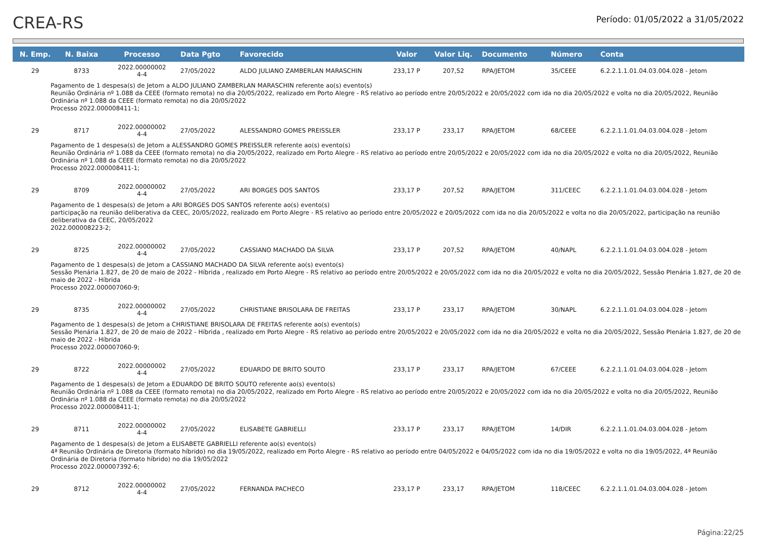CREA-RS
Período: 01/05/2022 a 31/05/2022
| N. Emp. | N. Baixa | Processo | Data Pgto | Favorecido | Valor | Valor Liq. | Documento | Número | Conta |
| --- | --- | --- | --- | --- | --- | --- | --- | --- | --- |
| 29 | 8733 | 2022.00000002 4-4 | 27/05/2022 | ALDO JULIANO ZAMBERLAN MARASCHIN | 233,17 P | 207,52 | RPA/JETOM | 35/CEEE | 6.2.2.1.1.01.04.03.004.028 - Jetom |
| Pagamento de 1 despesa(s) de Jetom a ALDO JULIANO ZAMBERLAN MARASCHIN referente ao(s) evento(s) Reunião Ordinária nº 1.088 da CEEE (formato remota) no dia 20/05/2022, realizado em Porto Alegre - RS relativo ao período entre 20/05/2022 e 20/05/2022 com ida no dia 20/05/2022 e volta no dia 20/05/2022, Reunião Ordinária nº 1.088 da CEEE (formato remota) no dia 20/05/2022 Processo 2022.000008411-1; | | | | | | | | | |
| 29 | 8717 | 2022.00000002 4-4 | 27/05/2022 | ALESSANDRO GOMES PREISSLER | 233,17 P | 233,17 | RPA/JETOM | 68/CEEE | 6.2.2.1.1.01.04.03.004.028 - Jetom |
| Pagamento de 1 despesa(s) de Jetom a ALESSANDRO GOMES PREISSLER referente ao(s) evento(s) Reunião Ordinária nº 1.088 da CEEE (formato remota) no dia 20/05/2022, realizado em Porto Alegre - RS relativo ao período entre 20/05/2022 e 20/05/2022 com ida no dia 20/05/2022 e volta no dia 20/05/2022, Reunião Ordinária nº 1.088 da CEEE (formato remota) no dia 20/05/2022 Processo 2022.000008411-1; | | | | | | | | | |
| 29 | 8709 | 2022.00000002 4-4 | 27/05/2022 | ARI BORGES DOS SANTOS | 233,17 P | 207,52 | RPA/JETOM | 311/CEEC | 6.2.2.1.1.01.04.03.004.028 - Jetom |
| Pagamento de 1 despesa(s) de Jetom a ARI BORGES DOS SANTOS referente ao(s) evento(s) participação na reunião deliberativa da CEEC, 20/05/2022, realizado em Porto Alegre - RS relativo ao período entre 20/05/2022 e 20/05/2022 com ida no dia 20/05/2022 e volta no dia 20/05/2022, participação na reunião deliberativa da CEEC, 20/05/2022 2022.000008223-2; | | | | | | | | | |
| 29 | 8725 | 2022.00000002 4-4 | 27/05/2022 | CASSIANO MACHADO DA SILVA | 233,17 P | 207,52 | RPA/JETOM | 40/NAPL | 6.2.2.1.1.01.04.03.004.028 - Jetom |
| Pagamento de 1 despesa(s) de Jetom a CASSIANO MACHADO DA SILVA referente ao(s) evento(s) Sessão Plenária 1.827, de 20 de maio de 2022 - Híbrida , realizado em Porto Alegre - RS relativo ao período entre 20/05/2022 e 20/05/2022 com ida no dia 20/05/2022 e volta no dia 20/05/2022, Sessão Plenária 1.827, de 20 de maio de 2022 - Híbrida Processo 2022.000007060-9; | | | | | | | | | |
| 29 | 8735 | 2022.00000002 4-4 | 27/05/2022 | CHRISTIANE BRISOLARA DE FREITAS | 233,17 P | 233,17 | RPA/JETOM | 30/NAPL | 6.2.2.1.1.01.04.03.004.028 - Jetom |
| Pagamento de 1 despesa(s) de Jetom a CHRISTIANE BRISOLARA DE FREITAS referente ao(s) evento(s) Sessão Plenária 1.827, de 20 de maio de 2022 - Híbrida , realizado em Porto Alegre - RS relativo ao período entre 20/05/2022 e 20/05/2022 com ida no dia 20/05/2022 e volta no dia 20/05/2022, Sessão Plenária 1.827, de 20 de maio de 2022 - Híbrida Processo 2022.000007060-9; | | | | | | | | | |
| 29 | 8722 | 2022.00000002 4-4 | 27/05/2022 | EDUARDO DE BRITO SOUTO | 233,17 P | 233,17 | RPA/JETOM | 67/CEEE | 6.2.2.1.1.01.04.03.004.028 - Jetom |
| Pagamento de 1 despesa(s) de Jetom a EDUARDO DE BRITO SOUTO referente ao(s) evento(s) Reunião Ordinária nº 1.088 da CEEE (formato remota) no dia 20/05/2022, realizado em Porto Alegre - RS relativo ao período entre 20/05/2022 e 20/05/2022 com ida no dia 20/05/2022 e volta no dia 20/05/2022, Reunião Ordinária nº 1.088 da CEEE (formato remota) no dia 20/05/2022 Processo 2022.000008411-1; | | | | | | | | | |
| 29 | 8711 | 2022.00000002 4-4 | 27/05/2022 | ELISABETE GABRIELLI | 233,17 P | 233,17 | RPA/JETOM | 14/DIR | 6.2.2.1.1.01.04.03.004.028 - Jetom |
| Pagamento de 1 despesa(s) de Jetom a ELISABETE GABRIELLI referente ao(s) evento(s) 4ª Reunião Ordinária de Diretoria (formato híbrido) no dia 19/05/2022, realizado em Porto Alegre - RS relativo ao período entre 04/05/2022 e 04/05/2022 com ida no dia 19/05/2022 e volta no dia 19/05/2022, 4ª Reunião Ordinária de Diretoria (formato híbrido) no dia 19/05/2022 Processo 2022.000007392-6; | | | | | | | | | |
| 29 | 8712 | 2022.00000002 4-4 | 27/05/2022 | FERNANDA PACHECO | 233,17 P | 233,17 | RPA/JETOM | 118/CEEC | 6.2.2.1.1.01.04.03.004.028 - Jetom |
Página:22/25